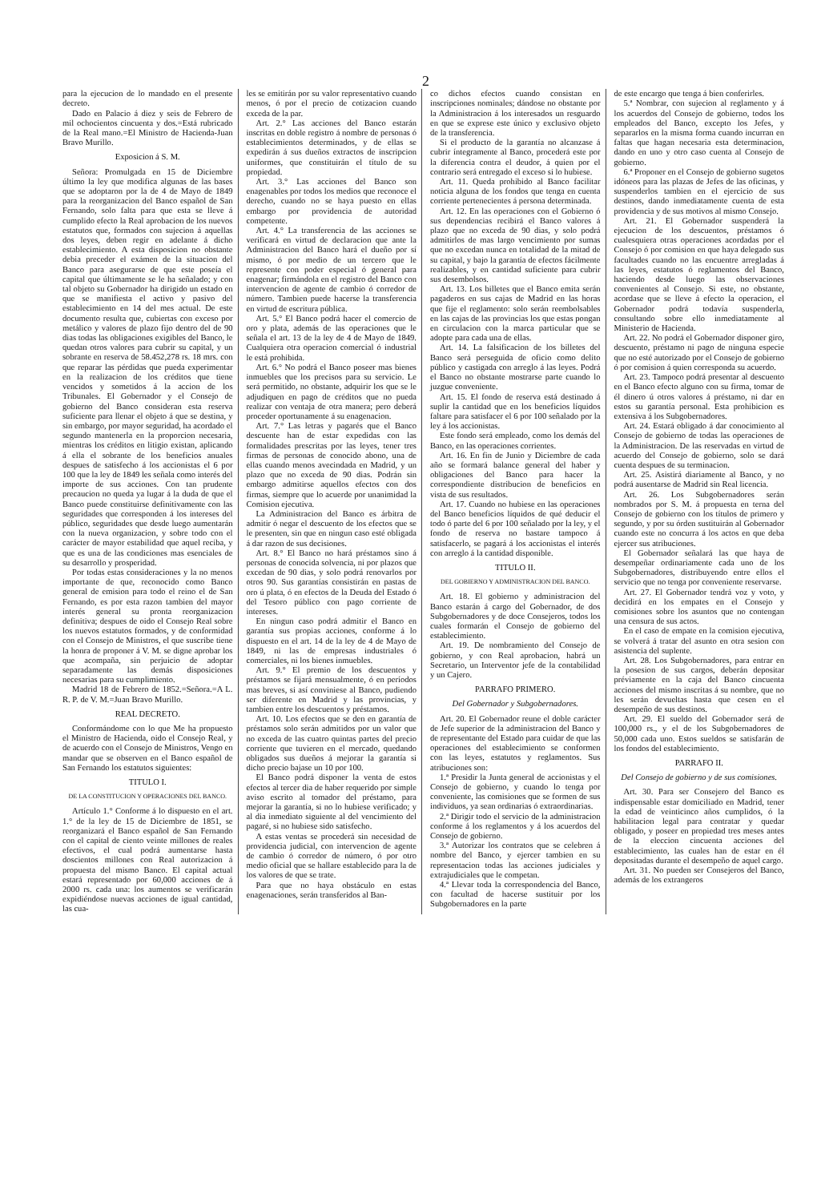2
para la ejecucion de lo mandado en el presente decreto.
Dado en Palacio á diez y seis de Febrero de mil ochocientos cincuenta y dos.=Está rubricado de la Real mano.=El Ministro de Hacienda-Juan Bravo Murillo.
Exposicion á S. M.
Señora: Promulgada en 15 de Diciembre último la ley que modifica algunas de las bases que se adoptaron por la de 4 de Mayo de 1849 para la reorganizacion del Banco español de San Fernando, solo falta para que esta se lleve á cumplido efecto la Real aprobacion de los nuevos estatutos que, formados con sujecion á aquellas dos leyes, deben regir en adelante á dicho establecimiento. A esta disposicion no obstante debia preceder el exámen de la situacion del Banco para asegurarse de que este poseía el capital que últimamente se le ha señalado; y con tal objeto su Gobernador ha dirigido un estado en que se manifiesta el activo y pasivo del establecimiento en 14 del mes actual. De este documento resulta que, cubiertas con exceso por metálico y valores de plazo fijo dentro del de 90 dias todas las obligaciones exigibles del Banco, le quedan otros valores para cubrir su capital, y un sobrante en reserva de 58.452,278 rs. 18 mrs. con que reparar las pérdidas que pueda experimentar en la realizacion de los créditos que tiene vencidos y sometidos á la accion de los Tribunales. El Gobernador y el Consejo de gobierno del Banco consideran esta reserva suficiente para llenar el objeto á que se destina, y sin embargo, por mayor seguridad, ha acordado el segundo mantenerla en la proporcion necesaria, mientras los créditos en litigio existan, aplicando á ella el sobrante de los beneficios anuales despues de satisfecho á los accionistas el 6 por 100 que la ley de 1849 les señala como interés del importe de sus acciones. Con tan prudente precaucion no queda ya lugar á la duda de que el Banco puede constituirse definitivamente con las seguridades que corresponden á los intereses del público, seguridades que desde luego aumentarán con la nueva organizacion, y sobre todo con el carácter de mayor estabilidad que aquel reciba, y que es una de las condiciones mas esenciales de su desarrollo y prosperidad.
Por todas estas consideraciones y la no menos importante de que, reconocido como Banco general de emision para todo el reino el de San Fernando, es por esta razon tambien del mayor interés general su pronta reorganizacion definitiva; despues de oido el Consejo Real sobre los nuevos estatutos formados, y de conformidad con el Consejo de Ministros, el que suscribe tiene la honra de proponer á V. M. se digne aprobar los que acompaña, sin perjuicio de adoptar separadamente las demás disposiciones necesarias para su cumplimiento.
Madrid 18 de Febrero de 1852.=Señora.=A L. R. P. de V. M.=Juan Bravo Murillo.
REAL DECRETO.
Conformándome con lo que Me ha propuesto el Ministro de Hacienda, oido el Consejo Real, y de acuerdo con el Consejo de Ministros, Vengo en mandar que se observen en el Banco español de San Fernando los estatutos siguientes:
TITULO I.
DE LA CONSTITUCION Y OPERACIONES DEL BANCO.
Artículo 1.° Conforme á lo dispuesto en el art. 1.° de la ley de 15 de Diciembre de 1851, se reorganizará el Banco español de San Fernando con el capital de ciento veinte millones de reales efectivos, el cual podrá aumentarse hasta doscientos millones con Real autorizacion á propuesta del mismo Banco. El capital actual estará representado por 60,000 acciones de á 2000 rs. cada una: los aumentos se verificarán expidiéndose nuevas acciones de igual cantidad, las cua-
les se emitirán por su valor representativo cuando menos, ó por el precio de cotizacion cuando exceda de la par.
Art. 2.° Las acciones del Banco estarán inscritas en doble registro á nombre de personas ó establecimientos determinados, y de ellas se expedirán á sus dueños extractos de inscripcion uniformes, que constituirán el título de su propiedad.
Art. 3.° Las acciones del Banco son enagenables por todos los medios que reconoce el derecho, cuando no se haya puesto en ellas embargo por providencia de autoridad competente.
Art. 4.° La transferencia de las acciones se verificará en virtud de declaracion que ante la Administracion del Banco hará el dueño por sí mismo, ó por medio de un tercero que le represente con poder especial ó general para enagenar; firmándola en el registro del Banco con intervencion de agente de cambio ó corredor de número. Tambien puede hacerse la transferencia en virtud de escritura pública.
Art. 5.° El Banco podrá hacer el comercio de oro y plata, además de las operaciones que le señala el art. 13 de la ley de 4 de Mayo de 1849. Cualquiera otra operacion comercial ó industrial le está prohibida.
Art. 6.° No podrá el Banco poseer mas bienes inmuebles que los precisos para su servicio. Le será permitido, no obstante, adquirir los que se le adjudiquen en pago de créditos que no pueda realizar con ventaja de otra manera; pero deberá proceder oportunamente á su enagenacion.
Art. 7.° Las letras y pagarés que el Banco descuente han de estar expedidas con las formalidades prescritas por las leyes, tener tres firmas de personas de conocido abono, una de ellas cuando menos avecindada en Madrid, y un plazo que no exceda de 90 dias. Podrán sin embargo admitirse aquellos efectos con dos firmas, siempre que lo acuerde por unanimidad la Comision ejecutiva.
La Administracion del Banco es árbitra de admitir ó negar el descuento de los efectos que se le presenten, sin que en ningun caso esté obligada á dar razon de sus decisiones.
Art. 8.° El Banco no hará préstamos sino á personas de conocida solvencia, ni por plazos que excedan de 90 dias, y solo podrá renovarlos por otros 90. Sus garantías consistirán en pastas de oro ú plata, ó en efectos de la Deuda del Estado ó del Tesoro público con pago corriente de intereses.
En ningun caso podrá admitir el Banco en garantía sus propias acciones, conforme á lo dispuesto en el art. 14 de la ley de 4 de Mayo de 1849, ni las de empresas industriales ó comerciales, ni los bienes inmuebles.
Art. 9.° El premio de los descuentos y préstamos se fijará mensualmente, ó en períodos mas breves, si así conviniese al Banco, pudiendo ser diferente en Madrid y las provincias, y tambien entre los descuentos y préstamos.
Art. 10. Los efectos que se den en garantía de préstamos solo serán admitidos por un valor que no exceda de las cuatro quintas partes del precio corriente que tuvieren en el mercado, quedando obligados sus dueños á mejorar la garantía si dicho precio bajase un 10 por 100.
El Banco podrá disponer la venta de estos efectos al tercer dia de haber requerido por simple aviso escrito al tomador del préstamo, para mejorar la garantía, si no lo hubiese verificado; y al dia inmediato siguiente al del vencimiento del pagaré, si no hubiese sido satisfecho.
A estas ventas se procederá sin necesidad de providencia judicial, con intervencion de agente de cambio ó corredor de número, ó por otro medio oficial que se hallare establecido para la de los valores de que se trate.
Para que no haya obstáculo en estas enagenaciones, serán transferidos al Ban-
co dichos efectos cuando consistan en inscripciones nominales; dándose no obstante por la Administracion á los interesados un resguardo en que se exprese este único y exclusivo objeto de la transferencia.
Si el producto de la garantía no alcanzase á cubrir íntegramente al Banco, procederá este por la diferencia contra el deudor, á quien por el contrario será entregado el exceso si lo hubiese.
Art. 11. Queda prohibido al Banco facilitar noticia alguna de los fondos que tenga en cuenta corriente pertenecientes á persona determinada.
Art. 12. En las operaciones con el Gobierno ó sus dependencias recibirá el Banco valores á plazo que no exceda de 90 dias, y solo podrá admitirlos de mas largo vencimiento por sumas que no excedan nunca en totalidad de la mitad de su capital, y bajo la garantía de efectos fácilmente realizables, y en cantidad suficiente para cubrir sus desembolsos.
Art. 13. Los billetes que el Banco emita serán pagaderos en sus cajas de Madrid en las horas que fije el reglamento: solo serán reembolsables en las cajas de las provincias los que estas pongan en circulacion con la marca particular que se adopte para cada una de ellas.
Art. 14. La falsificacion de los billetes del Banco será perseguida de oficio como delito público y castigada con arreglo á las leyes. Podrá el Banco no obstante mostrarse parte cuando lo juzgue conveniente.
Art. 15. El fondo de reserva está destinado á suplir la cantidad que en los beneficios líquidos faltare para satisfacer el 6 por 100 señalado por la ley á los accionistas.
Este fondo será empleado, como los demás del Banco, en las operaciones corrientes.
Art. 16. En fin de Junio y Diciembre de cada año se formará balance general del haber y obligaciones del Banco para hacer la correspondiente distribucion de beneficios en vista de sus resultados.
Art. 17. Cuando no hubiese en las operaciones del Banco beneficios líquidos de qué deducir el todo ó parte del 6 por 100 señalado por la ley, y el fondo de reserva no bastare tampoco á satisfacerlo, se pagará á los accionistas el interés con arreglo á la cantidad disponible.
TITULO II.
DEL GOBIERNO Y ADMINISTRACION DEL BANCO.
Art. 18. El gobierno y administracion del Banco estarán á cargo del Gobernador, de dos Subgobernadores y de doce Consejeros, todos los cuales formarán el Consejo de gobierno del establecimiento.
Art. 19. De nombramiento del Consejo de gobierno, y con Real aprobacion, habrá un Secretario, un Interventor jefe de la contabilidad y un Cajero.
PARRAFO PRIMERO.
Del Gobernador y Subgobernadores.
Art. 20. El Gobernador reune el doble carácter de Jefe superior de la administracion del Banco y de representante del Estado para cuidar de que las operaciones del establecimiento se conformen con las leyes, estatutos y reglamentos. Sus atribuciones son:
1.ª Presidir la Junta general de accionistas y el Consejo de gobierno, y cuando lo tenga por conveniente, las comisiones que se formen de sus individuos, ya sean ordinarias ó extraordinarias.
2.ª Dirigir todo el servicio de la administracion conforme á los reglamentos y á los acuerdos del Consejo de gobierno.
3.ª Autorizar los contratos que se celebren á nombre del Banco, y ejercer tambien en su representacion todas las acciones judiciales y extrajudiciales que le competan.
4.ª Llevar toda la correspondencia del Banco, con facultad de hacerse sustituir por los Subgobernadores en la parte
de este encargo que tenga á bien conferirles.
5.ª Nombrar, con sujecion al reglamento y á los acuerdos del Consejo de gobierno, todos los empleados del Banco, excepto los Jefes, y separarlos en la misma forma cuando incurran en faltas que hagan necesaria esta determinacion, dando en uno y otro caso cuenta al Consejo de gobierno.
6.ª Proponer en el Consejo de gobierno sugetos idóneos para las plazas de Jefes de las oficinas, y suspenderlos tambien en el ejercicio de sus destinos, dando inmediatamente cuenta de esta providencia y de sus motivos al mismo Consejo.
Art. 21. El Gobernador suspenderá la ejecucion de los descuentos, préstamos ó cualesquiera otras operaciones acordadas por el Consejo ó por comision en que haya delegado sus facultades cuando no las encuentre arregladas á las leyes, estatutos ó reglamentos del Banco, haciendo desde luego las observaciones convenientes al Consejo. Si este, no obstante, acordase que se lleve á efecto la operacion, el Gobernador podrá todavía suspenderla, consultando sobre ello inmediatamente al Ministerio de Hacienda.
Art. 22. No podrá el Gobernador disponer giro, descuento, préstamo ni pago de ninguna especie que no esté autorizado por el Consejo de gobierno ó por comision á quien corresponda su acuerdo.
Art. 23. Tampoco podrá presentar al descuento en el Banco efecto alguno con su firma, tomar de él dinero ú otros valores á préstamo, ni dar en estos su garantía personal. Esta prohibicion es extensiva á los Subgobernadores.
Art. 24. Estará obligado á dar conocimiento al Consejo de gobierno de todas las operaciones de la Administracion. De las reservadas en virtud de acuerdo del Consejo de gobierno, solo se dará cuenta despues de su terminacion.
Art. 25. Asistirá diariamente al Banco, y no podrá ausentarse de Madrid sin Real licencia.
Art. 26. Los Subgobernadores serán nombrados por S. M. á propuesta en terna del Consejo de gobierno con los títulos de primero y segundo, y por su órden sustituirán al Gobernador cuando este no concurra á los actos en que deba ejercer sus atribuciones.
El Gobernador señalará las que haya de desempeñar ordinariamente cada uno de los Subgobernadores, distribuyendo entre ellos el servicio que no tenga por conveniente reservarse.
Art. 27. El Gobernador tendrá voz y voto, y decidirá en los empates en el Consejo y comisiones sobre los asuntos que no contengan una censura de sus actos.
En el caso de empate en la comision ejecutiva, se volverá á tratar del asunto en otra sesion con asistencia del suplente.
Art. 28. Los Subgobernadores, para entrar en la posesion de sus cargos, deberán depositar préviamente en la caja del Banco cincuenta acciones del mismo inscritas á su nombre, que no les serán devueltas hasta que cesen en el desempeño de sus destinos.
Art. 29. El sueldo del Gobernador será de 100,000 rs., y el de los Subgobernadores de 50,000 cada uno. Estos sueldos se satisfarán de los fondos del establecimiento.
PARRAFO II.
Del Consejo de gobierno y de sus comisiones.
Art. 30. Para ser Consejero del Banco es indispensable estar domiciliado en Madrid, tener la edad de veinticinco años cumplidos, ó la habilitacion legal para contratar y quedar obligado, y poseer en propiedad tres meses antes de la eleccion cincuenta acciones del establecimiento, las cuales han de estar en él depositadas durante el desempeño de aquel cargo.
Art. 31. No pueden ser Consejeros del Banco, además de los extrangeros